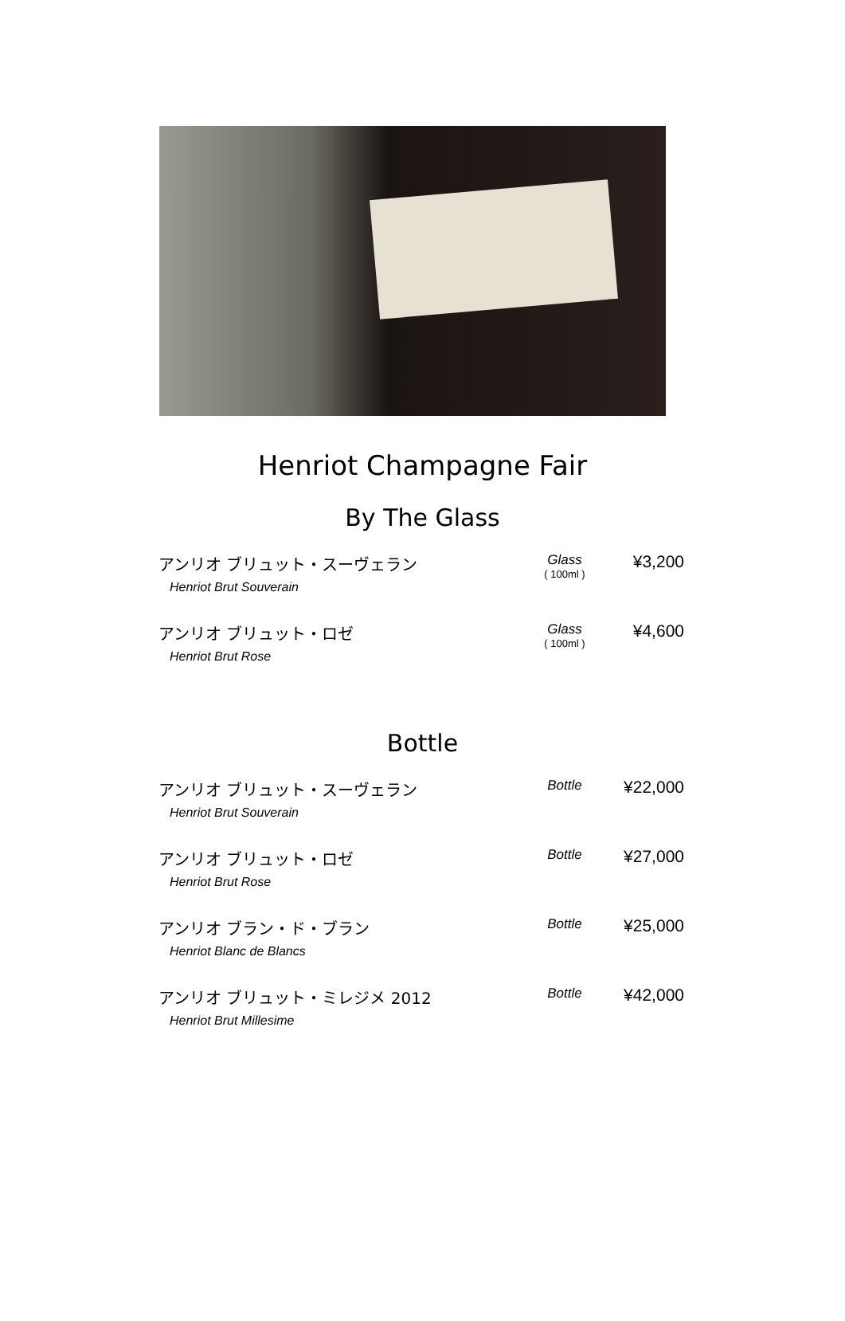Henriot Champagne Fair
By The Glass
アンリオ ブリュット・スーヴェラン
Henriot Brut Souverain
Glass
( 100ml )
¥3,200
アンリオ ブリュット・ロゼ
Henriot Brut Rose
Glass
( 100ml )
¥4,600
Bottle
アンリオ ブリュット・スーヴェラン
Henriot Brut Souverain
Bottle
¥22,000
アンリオ ブリュット・ロゼ
Henriot Brut Rose
Bottle
¥27,000
アンリオ ブラン・ド・ブラン
Henriot Blanc de Blancs
Bottle
¥25,000
アンリオ ブリュット・ミレジメ 2012
Henriot Brut Millesime
Bottle
¥42,000